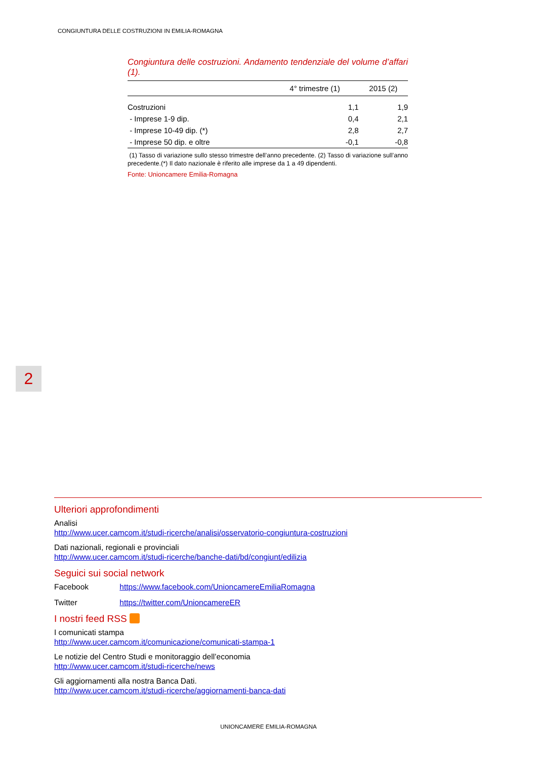CONGIUNTURA DELLE COSTRUZIONI IN EMILIA-ROMAGNA
Congiuntura delle costruzioni. Andamento tendenziale del volume d’affari (1).
| | 4° trimestre (1) | 2015 (2) |
| --- | --- | --- |
| Costruzioni | 1,1 | 1,9 |
| - Imprese 1-9 dip. | 0,4 | 2,1 |
| - Imprese 10-49 dip. (*) | 2,8 | 2,7 |
| - Imprese 50 dip. e oltre | -0,1 | -0,8 |
(1) Tasso di variazione sullo stesso trimestre dell’anno precedente. (2) Tasso di variazione sull’anno precedente.(*) Il dato nazionale è riferito alle imprese da 1 a 49 dipendenti.
Fonte: Unioncamere Emilia-Romagna
2
Ulteriori approfondimenti
Analisi
http://www.ucer.camcom.it/studi-ricerche/analisi/osservatorio-congiuntura-costruzioni
Dati nazionali, regionali e provinciali
http://www.ucer.camcom.it/studi-ricerche/banche-dati/bd/congiunt/edilizia
Seguici sui social network
Facebook https://www.facebook.com/UnioncamereEmiliaRomagna
Twitter https://twitter.com/UnioncamereER
I nostri feed RSS
I comunicati stampa
http://www.ucer.camcom.it/comunicazione/comunicati-stampa-1
Le notizie del Centro Studi e monitoraggio dell’economia
http://www.ucer.camcom.it/studi-ricerche/news
Gli aggiornamenti alla nostra Banca Dati.
http://www.ucer.camcom.it/studi-ricerche/aggiornamenti-banca-dati
UNIONCAMERE EMILIA-ROMAGNA